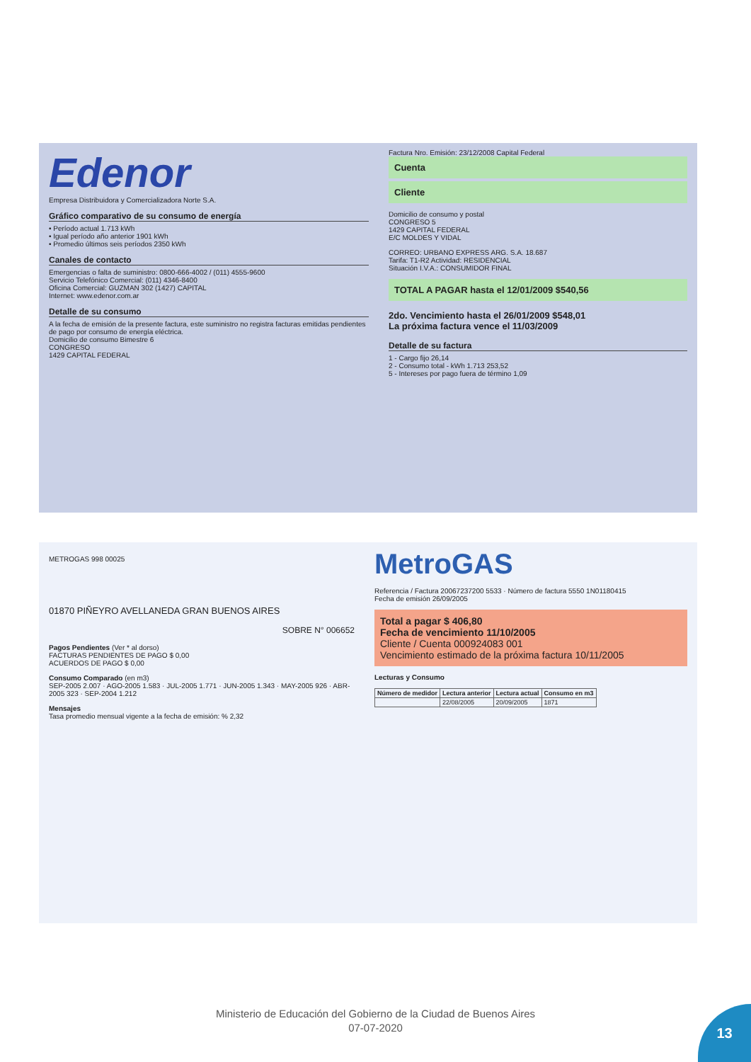Edenor
Empresa Distribuidora y Comercializadora Norte S.A.
Gráfico comparativo de su consumo de energía
• Período actual 1.713 kWh
• Igual período año anterior 1901 kWh
• Promedio últimos seis períodos 2350 kWh
Canales de contacto
Emergencias o falta de suministro: 0800-666-4002 / (011) 4555-9600
Servicio Telefónico Comercial: (011) 4346-8400
Oficina Comercial: GUZMAN 302 (1427) CAPITAL
Internet: www.edenor.com.ar
Detalle de su consumo
A la fecha de emisión de la presente factura, este suministro no registra facturas emitidas pendientes de pago por consumo de energía eléctrica.
Domicilio de consumo Bimestre 6
CONGRESO
1429 CAPITAL FEDERAL
Factura Nro. Emisión: 23/12/2008 Capital Federal
Cuenta
Cliente
Domicilio de consumo y postal
CONGRESO 5
1429 CAPITAL FEDERAL
E/C MOLDES Y VIDAL
CORREO: URBANO EXPRESS ARG. S.A. 18.687
Tarifa: T1-R2 Actividad: RESIDENCIAL
Situación I.V.A.: CONSUMIDOR FINAL
TOTAL A PAGAR hasta el 12/01/2009 $540,56
2do. Vencimiento hasta el 26/01/2009 $548,01
La próxima factura vence el 11/03/2009
Detalle de su factura
1 - Cargo fijo 26,14
2 - Consumo total - kWh 1.713 253,52
5 - Intereses por pago fuera de término 1,09
METROGAS 998 00025
01870 PIÑEYRO AVELLANEDA GRAN BUENOS AIRES
SOBRE N° 006652
Pagos Pendientes (Ver * al dorso)
FACTURAS PENDIENTES DE PAGO $ 0,00
ACUERDOS DE PAGO $ 0,00
Consumo Comparado (en m3)
SEP-2005 2.007 · AGO-2005 1.583 · JUL-2005 1.771 · JUN-2005 1.343 · MAY-2005 926 · ABR-2005 323 · SEP-2004 1.212
Mensajes
Tasa promedio mensual vigente a la fecha de emisión: % 2,32
MetroGAS
Referencia / Factura 20067237200 5533 · Número de factura 5550 1N01180415
Fecha de emisión 26/09/2005
Total a pagar $ 406,80
Fecha de vencimiento 11/10/2005
Cliente / Cuenta 000924083 001
Vencimiento estimado de la próxima factura 10/11/2005
Lecturas y Consumo
| Número de medidor | Lectura anterior | Lectura actual | Consumo en m3 |
| --- | --- | --- | --- |
| | 22/08/2005 | 20/09/2005 | 1871 |
Ministerio de Educación del Gobierno de la Ciudad de Buenos Aires
07-07-2020
13